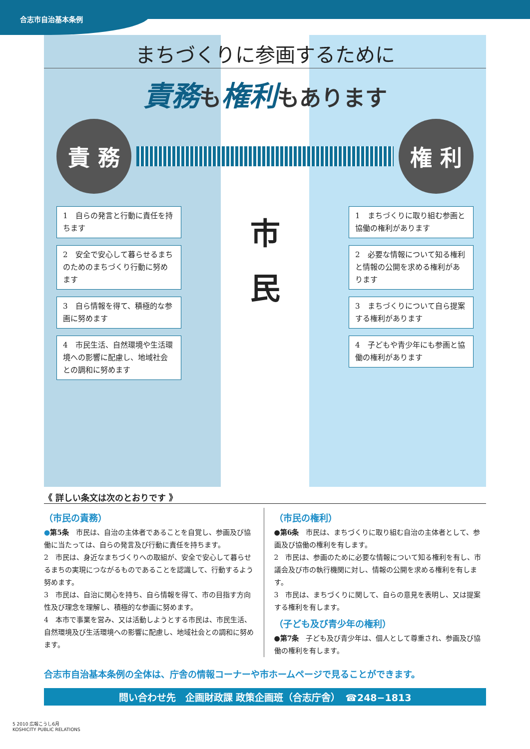合志市自治基本条例
まちづくりに参画するために
責務も権利もあります
責 務 権 利
1　自らの発言と行動に責任を持ちます
2　安全で安心して暮らせるまちのためのまちづくり行動に努めます
3　自ら情報を得て、積極的な参画に努めます
4　市民生活、自然環境や生活環境への影響に配慮し、地域社会との調和に努めます
市
民
1　まちづくりに取り組む参画と協働の権利があります
2　必要な情報について知る権利と情報の公開を求める権利があります
3　まちづくりについて自ら提案する権利があります
4　子どもや青少年にも参画と協働の権利があります
《 詳しい条文は次のとおりです 》
（市民の責務）
●第5条　市民は、自治の主体者であることを自覚し、参画及び協働に当たっては、自らの発言及び行動に責任を持ちます。
2　市民は、身近なまちづくりへの取組が、安全で安心して暮らせるまちの実現につながるものであることを認識して、行動するよう努めます。
3　市民は、自治に関心を持ち、自ら情報を得て、市の目指す方向性及び理念を理解し、積極的な参画に努めます。
4　本市で事業を営み、又は活動しようとする市民は、市民生活、自然環境及び生活環境への影響に配慮し、地域社会との調和に努めます。
（市民の権利）
●第6条　市民は、まちづくりに取り組む自治の主体者として、参画及び協働の権利を有します。
2　市民は、参画のために必要な情報について知る権利を有し、市議会及び市の執行機関に対し、情報の公開を求める権利を有します。
3　市民は、まちづくりに関して、自らの意見を表明し、又は提案する権利を有します。
（子ども及び青少年の権利）
●第7条　子ども及び青少年は、個人として尊重され、参画及び協働の権利を有します。
合志市自治基本条例の全体は、庁舎の情報コーナーや市ホームページで見ることができます。
問い合わせ先　企画財政課 政策企画班（合志庁舎）　☎248−1813
5 2010 広報こうし6月
KOSHICITY PUBLIC RELATIONS